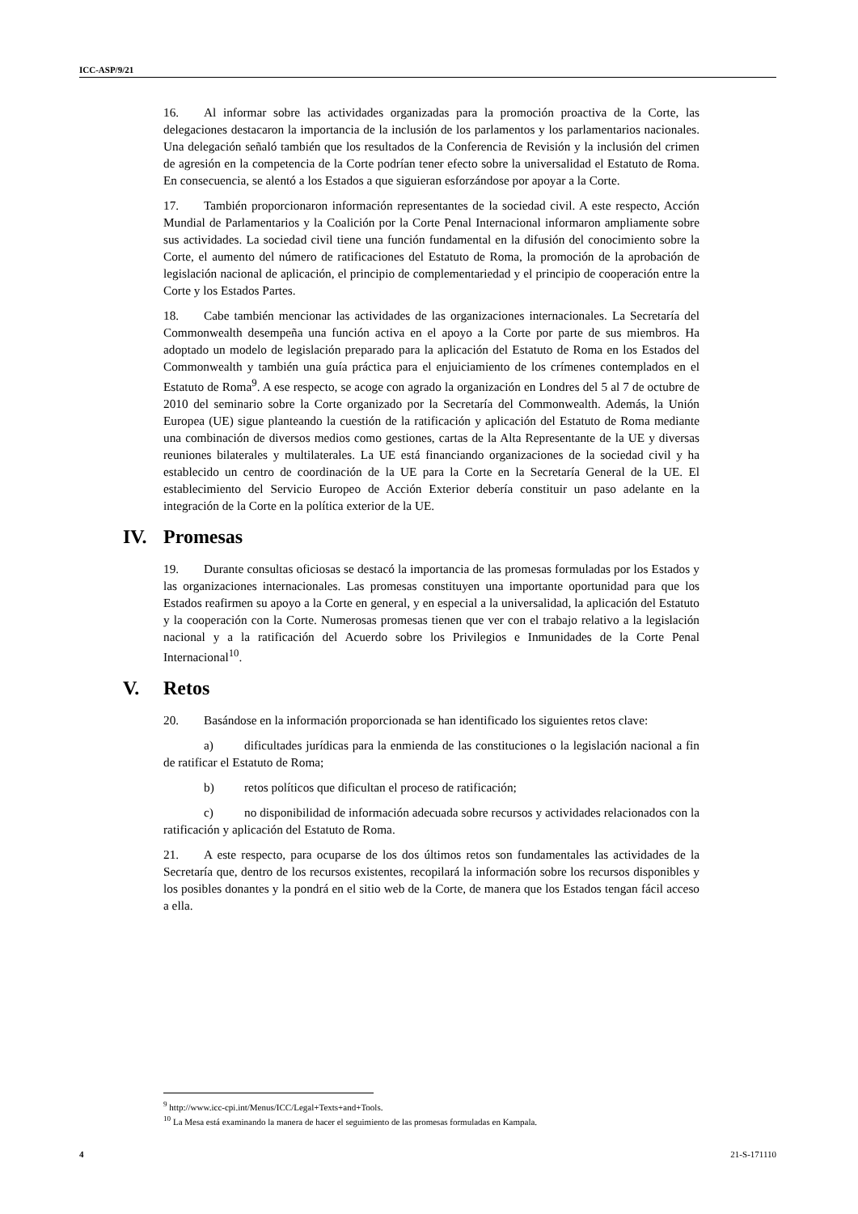ICC-ASP/9/21
16. Al informar sobre las actividades organizadas para la promoción proactiva de la Corte, las delegaciones destacaron la importancia de la inclusión de los parlamentos y los parlamentarios nacionales. Una delegación señaló también que los resultados de la Conferencia de Revisión y la inclusión del crimen de agresión en la competencia de la Corte podrían tener efecto sobre la universalidad el Estatuto de Roma. En consecuencia, se alentó a los Estados a que siguieran esforzándose por apoyar a la Corte.
17. También proporcionaron información representantes de la sociedad civil. A este respecto, Acción Mundial de Parlamentarios y la Coalición por la Corte Penal Internacional informaron ampliamente sobre sus actividades. La sociedad civil tiene una función fundamental en la difusión del conocimiento sobre la Corte, el aumento del número de ratificaciones del Estatuto de Roma, la promoción de la aprobación de legislación nacional de aplicación, el principio de complementariedad y el principio de cooperación entre la Corte y los Estados Partes.
18. Cabe también mencionar las actividades de las organizaciones internacionales. La Secretaría del Commonwealth desempeña una función activa en el apoyo a la Corte por parte de sus miembros. Ha adoptado un modelo de legislación preparado para la aplicación del Estatuto de Roma en los Estados del Commonwealth y también una guía práctica para el enjuiciamiento de los crímenes contemplados en el Estatuto de Roma<sup>9</sup>. A ese respecto, se acoge con agrado la organización en Londres del 5 al 7 de octubre de 2010 del seminario sobre la Corte organizado por la Secretaría del Commonwealth. Además, la Unión Europea (UE) sigue planteando la cuestión de la ratificación y aplicación del Estatuto de Roma mediante una combinación de diversos medios como gestiones, cartas de la Alta Representante de la UE y diversas reuniones bilaterales y multilaterales. La UE está financiando organizaciones de la sociedad civil y ha establecido un centro de coordinación de la UE para la Corte en la Secretaría General de la UE. El establecimiento del Servicio Europeo de Acción Exterior debería constituir un paso adelante en la integración de la Corte en la política exterior de la UE.
IV. Promesas
19. Durante consultas oficiosas se destacó la importancia de las promesas formuladas por los Estados y las organizaciones internacionales. Las promesas constituyen una importante oportunidad para que los Estados reafirmen su apoyo a la Corte en general, y en especial a la universalidad, la aplicación del Estatuto y la cooperación con la Corte. Numerosas promesas tienen que ver con el trabajo relativo a la legislación nacional y a la ratificación del Acuerdo sobre los Privilegios e Inmunidades de la Corte Penal Internacional<sup>10</sup>.
V. Retos
20. Basándose en la información proporcionada se han identificado los siguientes retos clave:
a) dificultades jurídicas para la enmienda de las constituciones o la legislación nacional a fin de ratificar el Estatuto de Roma;
b) retos políticos que dificultan el proceso de ratificación;
c) no disponibilidad de información adecuada sobre recursos y actividades relacionados con la ratificación y aplicación del Estatuto de Roma.
21. A este respecto, para ocuparse de los dos últimos retos son fundamentales las actividades de la Secretaría que, dentro de los recursos existentes, recopilará la información sobre los recursos disponibles y los posibles donantes y la pondrá en el sitio web de la Corte, de manera que los Estados tengan fácil acceso a ella.
<sup>9</sup> http://www.icc-cpi.int/Menus/ICC/Legal+Texts+and+Tools.
<sup>10</sup> La Mesa está examinando la manera de hacer el seguimiento de las promesas formuladas en Kampala.
4 21-S-171110